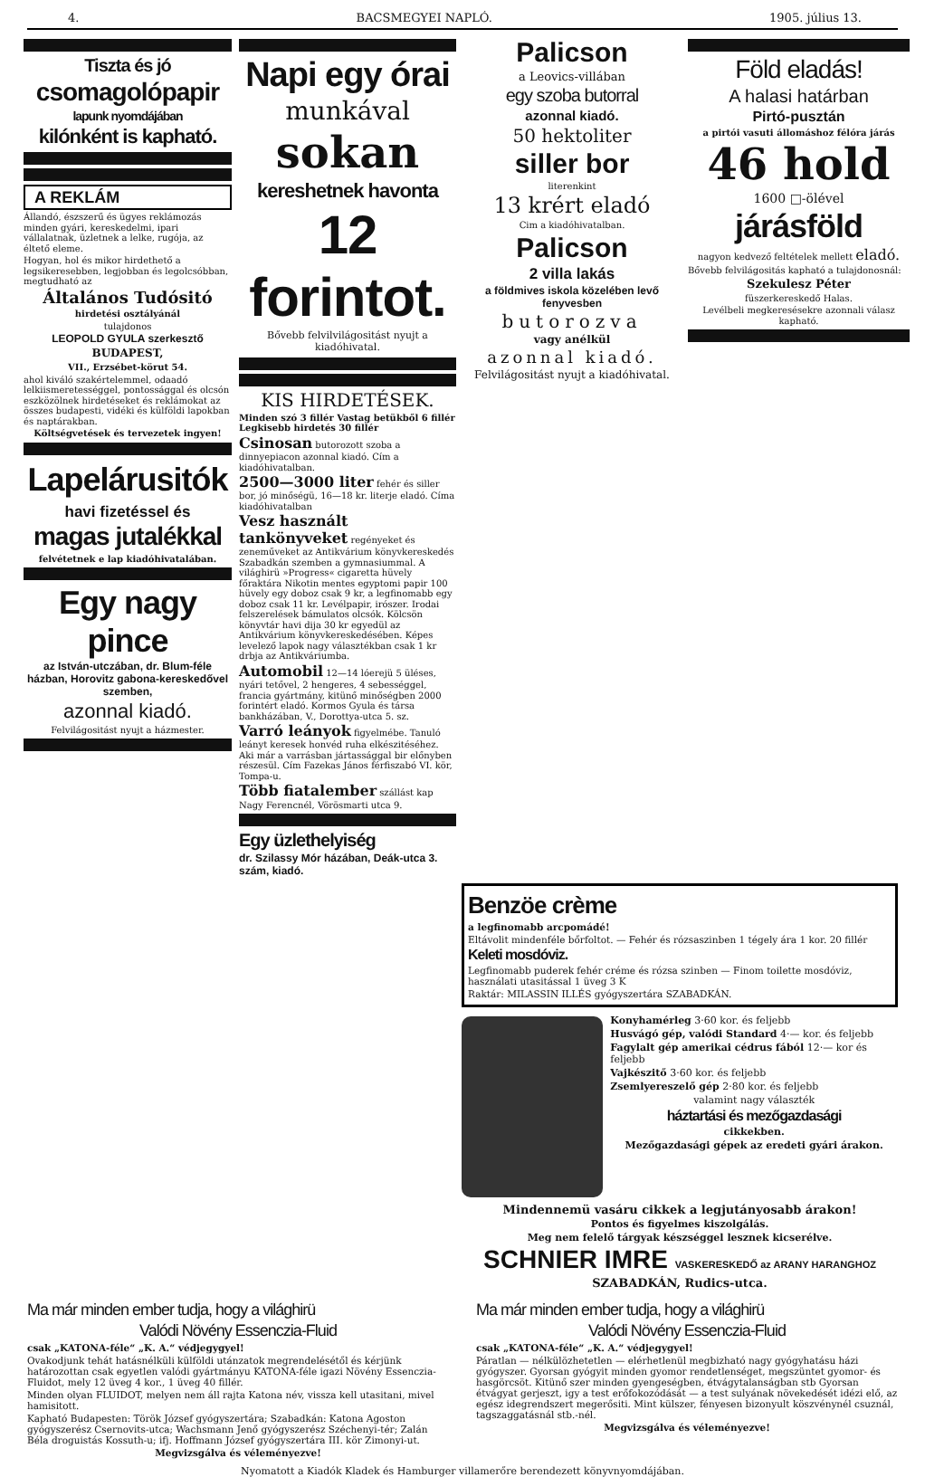4. BACSMEGYEI NAPLÓ. 1905. július 13.
Tiszta és jó
csomagolópapir
lapunk nyomdájában
kilónként is kapható.
A REKLÁM
Állandó, észszerű és ügyes reklámozás minden gyári, kereskedelmi, ipari vállalatnak, üzletnek a lelke, rugója, az éltető eleme.
Hogyan, hol és mikor hirdethető a legsikeresebben, legjobban és legolcsóbban, megtudható az
Általános Tudósitó
hirdetési osztályánál
tulajdonos
LEOPOLD GYULA szerkesztő
BUDAPEST,
VII., Erzsébet-körut 54.
ahol kiváló szakértelemmel, odaadó lelkiismeretességgel, pontossággal és olcsón eszközölnek hirdetéseket és reklámokat az összes budapesti, vidéki és külföldi lapokban és naptárakban.
Költségvetések és tervezetek ingyen!
Lapelárusitók
havi fizetéssel és
magas jutalékkal
felvétetnek e lap kiadóhivatalában.
Egy nagy pince
az István-utczában, dr. Blum-féle házban, Horovitz gabona-kereskedővel szemben,
azonnal kiadó.
Felvilágositást nyujt a házmester.
Napi egy órai
munkával
sokan
kereshetnek havonta
12 forintot.
Bővebb felvilvilágositást nyujt a kiadóhivatal.
KIS HIRDETÉSEK.
Minden szó 3 fillér Vastag betükből 6 fillér Legkisebb hirdetés 30 fillér
Csinosan butorozott szoba a dinnyepiacon azonnal kiadó. Cím a kiadóhivatalban.
2500—3000 liter fehér és siller bor, jó minőségü, 16—18 kr. literje eladó. Címa kiadóhivatalban
Vesz használt tankönyveket regényeket és zeneműveket az Antikvárium könyvkereskedés Szabadkán szemben a gymnasiummal. A világhirü »Progress« cigaretta hüvely főraktára Nikotin mentes egyptomi papir 100 hüvely egy doboz csak 9 kr, a legfinomabb egy doboz csak 11 kr. Levélpapir, irószer. Irodai felszerelések bámulatos olcsók. Kölcsön könyvtár havi dija 30 kr egyedül az Antikvárium könyvkereskedésében. Képes levelező lapok nagy választékban csak 1 kr drbja az Antikváriumba.
Automobil 12—14 lóerejü 5 üléses, nyári tetővel, 2 hengeres, 4 sebességgel, francia gyártmány, kitünő minőségben 2000 forintért eladó. Kormos Gyula és társa bankházában, V., Dorottya-utca 5. sz.
Varró leányok figyelmébe. Tanuló leányt keresek honvéd ruha elkészitéséhez. Aki már a varrásban jártassággal bir előnyben részesül. Cím Fazekas János férfiszabó VI. kör, Tompa-u.
Több fiatalember szállást kap Nagy Ferencnél, Vörösmarti utca 9.
Egy üzlethelyiség
dr. Szilassy Mór házában, Deák-utca 3. szám, kiadó.
Palicson
a Leovics-villában
egy szoba butorral
azonnal kiadó.
50 hektoliter
siller bor
literenkint
13 krért eladó
Cim a kiadóhivatalban.
Palicson
2 villa lakás
a földmives iskola közelében levő fenyvesben
butorozva
vagy anélkül
azonnal kiadó.
Felvilágositást nyujt a kiadóhivatal.
Föld eladás!
A halasi határban
Pirtó-pusztán
a pirtói vasuti állomáshoz félóra járás
46 hold
1600 □-ölével
járásföld
nagyon kedvező feltételek mellett eladó.
Bővebb felvilágositás kapható a tulajdonosnál:
Szekulesz Péter
füszerkereskedő Halas.
Levélbeli megkeresésekre azonnali válasz kapható.
Benzöe crème
a legfinomabb arcpomádé!
Eltávolit mindenféle bőrfoltot. — Fehér és rózsaszinben 1 tégely ára 1 kor. 20 fillér
Keleti mosdóviz.
Legfinomabb puderek fehér créme és rózsa szinben — Finom toilette mosdóviz, használati utasitással 1 üveg 3 K
Raktár: MILASSIN ILLÉS gyógyszertára SZABADKÁN.
Konyhamérleg 3·60 kor. és feljebb
Husvágó gép, valódi Standard 4·— kor. és feljebb
Fagylalt gép amerikai cédrus fából 12·— kor és feljebb
Vajkészitő 3·60 kor. és feljebb
Zsemlyereszelő gép 2·80 kor. és feljebb
valamint nagy választék
háztartási és mezőgazdasági
cikkekben.
Mezőgazdasági gépek az eredeti gyári árakon.
Mindennemü vasáru cikkek a legjutányosabb árakon!
Pontos és figyelmes kiszolgálás.
Meg nem felelő tárgyak készséggel lesznek kicserélve.
SCHNIER IMRE VASKERESKEDŐ az ARANY HARANGHOZ
SZABADKÁN, Rudics-utca.
Ma már minden ember tudja, hogy a világhirü
Valódi Növény Essenczia-Fluid
csak „KATONA-féle“ „K. A.“ védjegygyel!
Ovakodjunk tehát hatásnélküli külföldi utánzatok megrendelésétől és kérjünk határozottan csak egyetlen valódi gyártmányu KATONA-féle igazi Növény Essenczia-Fluidot, mely 12 üveg 4 kor., 1 üveg 40 fillér.
Minden olyan FLUIDOT, melyen nem áll rajta Katona név, vissza kell utasitani, mivel hamisitott.
Kapható Budapesten: Török József gyógyszertára; Szabadkán: Katona Agoston gyógyszerész Csernovits-utca; Wachsmann Jenő gyógyszerész Széchenyi-tér; Zalán Béla droguistás Kossuth-u; ifj. Hoffmann József gyógyszertára III. kör Zimonyi-ut.
Megvizsgálva és véleményezve!
Ma már minden ember tudja, hogy a világhirü
Valódi Növény Essenczia-Fluid
csak „KATONA-féle“ „K. A.“ védjegygyel!
Páratlan — nélkülözhetetlen — elérhetlenül megbizható nagy gyógyhatásu házi gyógyszer. Gyorsan gyógyit minden gyomor rendetlenséget, megszüntet gyomor- és hasgörcsöt. Kitünő szer minden gyengeségben, étvágytalanságban stb Gyorsan étvágyat gerjeszt, igy a test erőfokozódását — a test sulyának növekedését idézi elő, az egész idegrendszert megerősiti. Mint külszer, fényesen bizonyult köszvénynél csuznál, tagszaggatásnál stb.-nél.
Megvizsgálva és véleményezve!
Nyomatott a Kiadók Kladek és Hamburger villamerőre berendezett könyvnyomdájában.